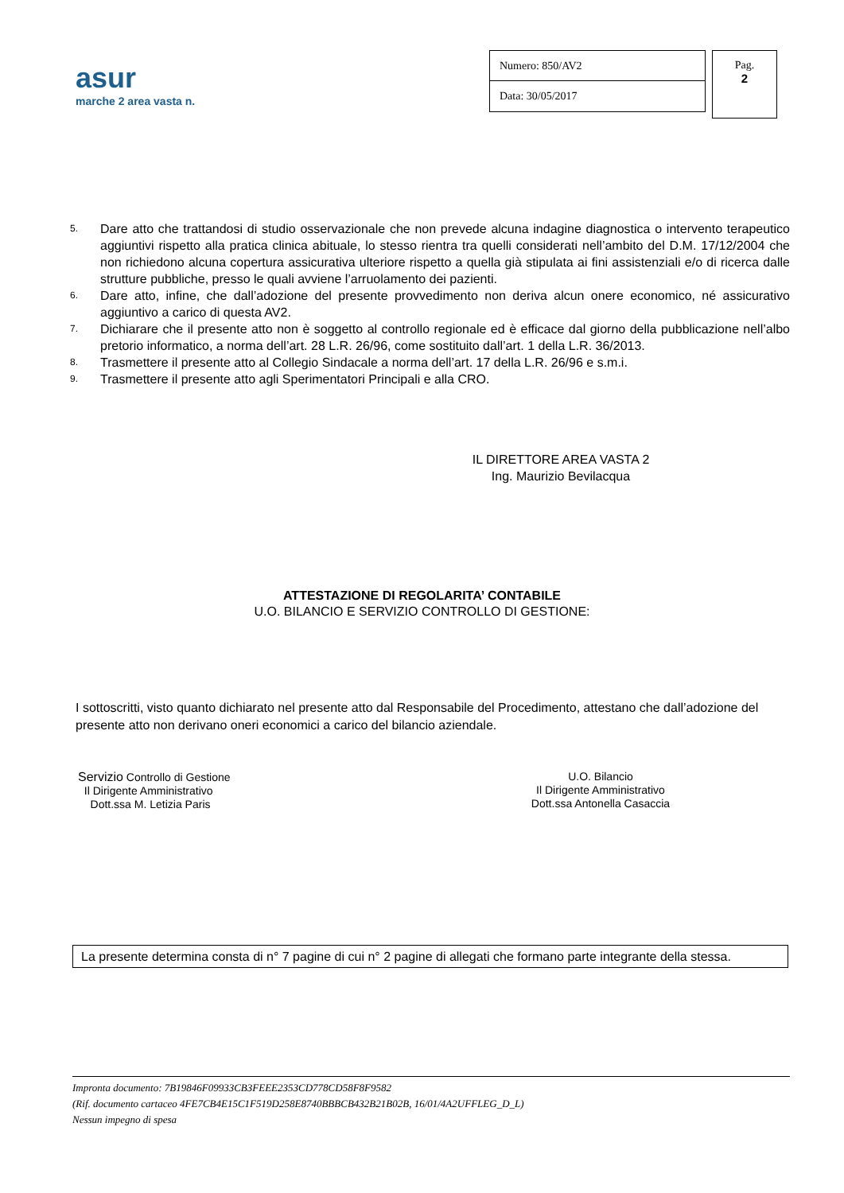asur
marche 2 area vasta n.
Numero: 850/AV2
Data: 30/05/2017
Pag.
2
5. Dare atto che trattandosi di studio osservazionale che non prevede alcuna indagine diagnostica o intervento terapeutico aggiuntivi rispetto alla pratica clinica abituale, lo stesso rientra tra quelli considerati nell’ambito del D.M. 17/12/2004 che non richiedono alcuna copertura assicurativa ulteriore rispetto a quella già stipulata ai fini assistenziali e/o di ricerca dalle strutture pubbliche, presso le quali avviene l’arruolamento dei pazienti.
6. Dare atto, infine, che dall’adozione del presente provvedimento non deriva alcun onere economico, né assicurativo aggiuntivo a carico di questa AV2.
7. Dichiarare che il presente atto non è soggetto al controllo regionale ed è efficace dal giorno della pubblicazione nell’albo pretorio informatico, a norma dell’art. 28 L.R. 26/96, come sostituito dall’art. 1 della L.R. 36/2013.
8. Trasmettere il presente atto al Collegio Sindacale a norma dell’art. 17 della L.R. 26/96 e s.m.i.
9. Trasmettere il presente atto agli Sperimentatori Principali e alla CRO.
IL DIRETTORE AREA VASTA 2
Ing. Maurizio Bevilacqua
ATTESTAZIONE DI REGOLARITA’ CONTABILE
U.O. BILANCIO E SERVIZIO CONTROLLO DI GESTIONE:
I sottoscritti, visto quanto dichiarato nel presente atto dal Responsabile del Procedimento, attestano che dall’adozione del presente atto non derivano oneri economici a carico del bilancio aziendale.
Servizio Controllo di Gestione
Il Dirigente Amministrativo
Dott.ssa M. Letizia Paris
U.O. Bilancio
Il Dirigente Amministrativo
Dott.ssa Antonella Casaccia
La presente determina consta di n° 7 pagine di cui n° 2 pagine di allegati che formano parte integrante della stessa.
Impronta documento: 7B19846F09933CB3FEEE2353CD778CD58F8F9582
(Rif. documento cartaceo 4FE7CB4E15C1F519D258E8740BBBCB432B21B02B, 16/01/4A2UFFLEG_D_L)
Nessun impegno di spesa